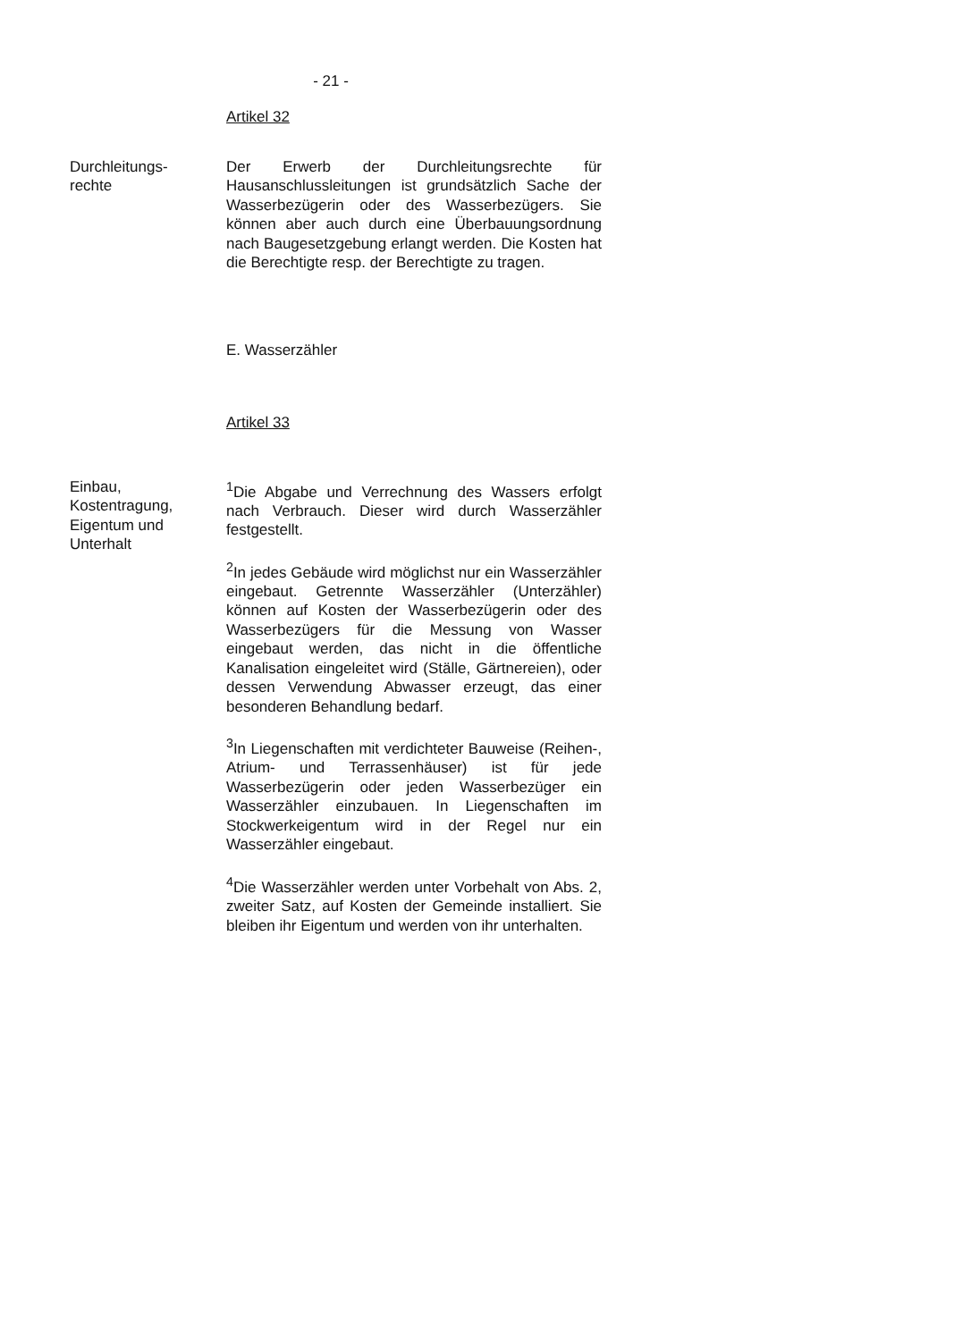- 21 -
Artikel 32
Durchleitungs-
rechte
Der Erwerb der Durchleitungsrechte für Hausanschlussleitungen ist grundsätzlich Sache der Wasserbezügerin oder des Wasserbezügers. Sie können aber auch durch eine Überbauungsordnung nach Baugesetzgebung erlangt werden. Die Kosten hat die Berechtigte resp. der Berechtigte zu tragen.
E. Wasserzähler
Artikel 33
Einbau,
Kostentragung,
Eigentum und
Unterhalt
<sup>1</sup> Die Abgabe und Verrechnung des Wassers erfolgt nach Verbrauch. Dieser wird durch Wasserzähler festgestellt.
<sup>2</sup> In jedes Gebäude wird möglichst nur ein Wasserzähler eingebaut. Getrennte Wasserzähler (Unterzähler) können auf Kosten der Wasserbezügerin oder des Wasserbezügers für die Messung von Wasser eingebaut werden, das nicht in die öffentliche Kanalisation eingeleitet wird (Ställe, Gärtnereien), oder dessen Verwendung Abwasser erzeugt, das einer besonderen Behandlung bedarf.
<sup>3</sup> In Liegenschaften mit verdichteter Bauweise (Reihen-, Atrium- und Terrassenhäuser) ist für jede Wasserbezügerin oder jeden Wasserbezüger ein Wasserzähler einzubauen. In Liegenschaften im Stockwerkeigentum wird in der Regel nur ein Wasserzähler eingebaut.
<sup>4</sup> Die Wasserzähler werden unter Vorbehalt von Abs. 2, zweiter Satz, auf Kosten der Gemeinde installiert. Sie bleiben ihr Eigentum und werden von ihr unterhalten.